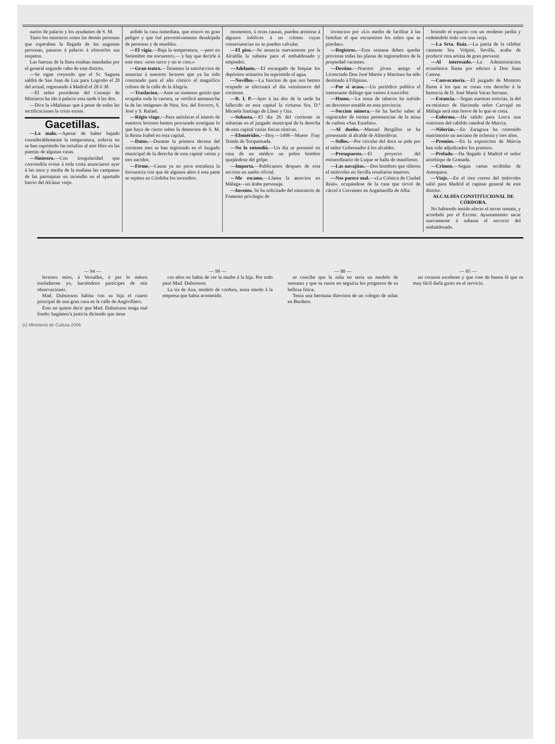narios de palacio y los ayudantes de S. M.
Tanto los ministros como las demás personas que esperaban la llegada de las augustas personas, pasaron á palacio á ofrecerles sus respetos.
Las fuerzas de la línea estaban mandadas por el general segundo cabo de este distrito.
—Se sigue creyendo que el Sr. Sagasta saldrá de San Juan de Luz para Logroño el 20 del actual, regresando á Madrid el 28 ó 30.
—El señor presidente del Consejo de Ministros ha ido á palacio esta tarde á las dos.
—Dice la «Mañana» que á pesar de todas las rectificaciones la crisis existe.
Gacetillas.
—Lo malo.—Apesar de haber bajado considerablemente la temperatura, todavía no se han suprimido las tertulias al aire libre en las puertas de algunas casas.
—Siniestro.—Con irregularidad que convendría evitar á toda costa anunciaron ayer á las once y media de la mañana las campanas de las parroquias un incendio en el apartado barrio del Alcázar viejo.
ardido la casa inmediata, que estuvo en gran peligro y que fué preventivamente desalojada de personas y de muebles.
—El vigía.—Baja la temperatura, —pero en Setiembre me encuentro,— y hay que decirle á este mes: «eres turco y no te creo.»
—Gran teatro.—Tenemos la satisfaccion de anunciar á nuestros lectores que ya ha sido contratado para el año cómico el magnífico coliseo de la calle de la Alegría.
—Traslacion.—Ante un inmenso gentío que ocupaba toda la carrera, se verificó anteanoche la de las imágenes de Ntra. Sra. del Socorro, S. José y S. Rafael.
—Régio viage.—Para satisfacer el interés de nuestros lectores hemos procurado averiguar lo que haya de cierto sobre la detencion de S. M. la Reina Isabel en esta capital.
—Datos.—Durante la primera decena del corriente mes se han registrado en el Juzgado municipal de la derecha de esta capital veinte y tres nacidos.
—Firme.—Causa ya no poca estrañeza la frecuencia con que de algunos años á esta parte se repiten en Córdoba los incendios.
momentos, ú otras causas, pueden arrastrar á algunos infelices á un crímen cuyas consecuencias no se pueden calcular.
—El piso.—Se anuncia nuevamente por la Alcaldía la subasta para el embaldosado y empiedro.
—Adelanto.—El encargado de limpiar los depósitos urinarios ha suprimido el agua.
—Novillos.—La funcion de que nos hemos ocupado se efectuará el dia veintinueve del corriente.
—R. I. P.—Ayer á las dos de la tarde ha fallecido en esta capital la virtuosa Sra. D.ª Micaela Santiago de Llano y Oza.
—Subasta.—El dia 26 del corriente se subastan en el juzgado municipal de la derecha de esta capital varias fincas rústicas.
—Efemérides.—Hoy.—1498—Muere Fray Tomás de Torquemada.
—No lo entendió.—Un dia se presentó en casa de un médico un pobre hombre quejándose del golpe.
—Importa.—Publicamos despues de esta seccion un suelto oficial.
—Me escamo.—Llama la atencion en Málaga—un árabe personaje.
—Invento. Se ha solicitado del ministerio de Fomento privilegio de
invencion por «Un medio de facilitar á las familias el que encuentren los niños que se pierdan».
—Registros.—Esta semana deben quedar provistas todas las plazas de registradores de la propiedad vacantes.
—Destino.—Nuestro jóven amigo el Licenciado Don José Martin y Martinez ha sido destinado á Filipinas.
—Por si acaso.—Un periódico publica el interesante diálogo que vamos á trascribir.
—Humo.—La renta de tabacos ha sufrido un descenso notable en esta provincia.
—Seccion minera.—Se ha hecho saber al registrador de treinta pertenencias de la mina de carbon «San Eusebio».
—Al dueño.—Manuel Bergillos se ha presentado al alcalde de Almodóvar.
—Sellos.—Por circular del doce se pide por el señor Gobernador á los alcaldes.
—Presupuesto.—El proyecto del estraordinario de Luque se halla de manifiesto.
—Las navajitas.—Dos hombres que riñeron el miércoles en Sevilla resultaron muertos.
—Nos parece mal.—«La Crónica de Ciudad Real», ocupándose de la casa que sirvió de cárcel á Cervantes en Argamasilla de Alba.
briendo el espacio con un modesto jardin y rodeándolo todo con una verja.
—La Srta. Ruiz.—La patria de la célebre cantante Sra. Volpini, Sevilla, acaba de producir otra artista de gran porvenir.
—Al interesado.—La Administracion económica llama por edictos á Don Juan Catena.
—Convocatoria.—El juzgado de Montoro llama á los que se crean con derecho á la herencia de D. José María Vacas Serrano.
—Estancia.—Segun nuestras noticias, la del ex-ministro de Hacienda señor Carvajal en Málaga será mas breve de lo que se creia.
—Enfermo.—Ha salido para Lorca una comision del cabildo catedral de Murcia.
—Niñerías.—En Zaragoza ha contraido matrimonio un anciano de ochenta y tres años.
—Premios.—En la exposicion de Múrcia han sido adjudicados los premios.
—Prelado.—Ha llegado á Madrid el señor arzobispo de Granada.
—Crimen.—Segun cartas recibidas de Antequera.
—Viaje.—En el tren correo del miércoles salió para Madrid el capitan general de este distrito.
ALCALDÍA CONSTITUCIONAL DE CÓRDOBA.
No habiendo tenido efecto el tercer remate, y acordado por el Excmo. Ayuntamiento sacar nuevamente á subasta el servicio del embaldosado.
— 94 —
lectores mios, á Versalles, ó por lo ménos trasladarme yo, haciéndoos partícipes de mis observaciones.
Mad. Dubuisson habita con su hija el cuarto principal de una gran casa en la calle de Angivilliers.
Esto no quiere decir que Mad. Dubuisson tenga mal fondo; hagámos'a justicia diciendo que tiene
— 99 —
cos años no habia de ver la madre á la hija. Por todo pasó Mad. Dubuisson.
La tia de Ana, modelo de cordura, tenia miedo á la empresa que habia acometido.
— 98 —
se concibe que la niña no seria un modelo de sensatez y que su razon no seguiria los progresos de su belleza física.
Tenia una hermana directora de un colegio de niñas en Burdeos.
— 95 —
un corazon escelente y que cree de buena fé que es muy fácil darla gusto en el servicio.
(c) Ministerio de Cultura 2006